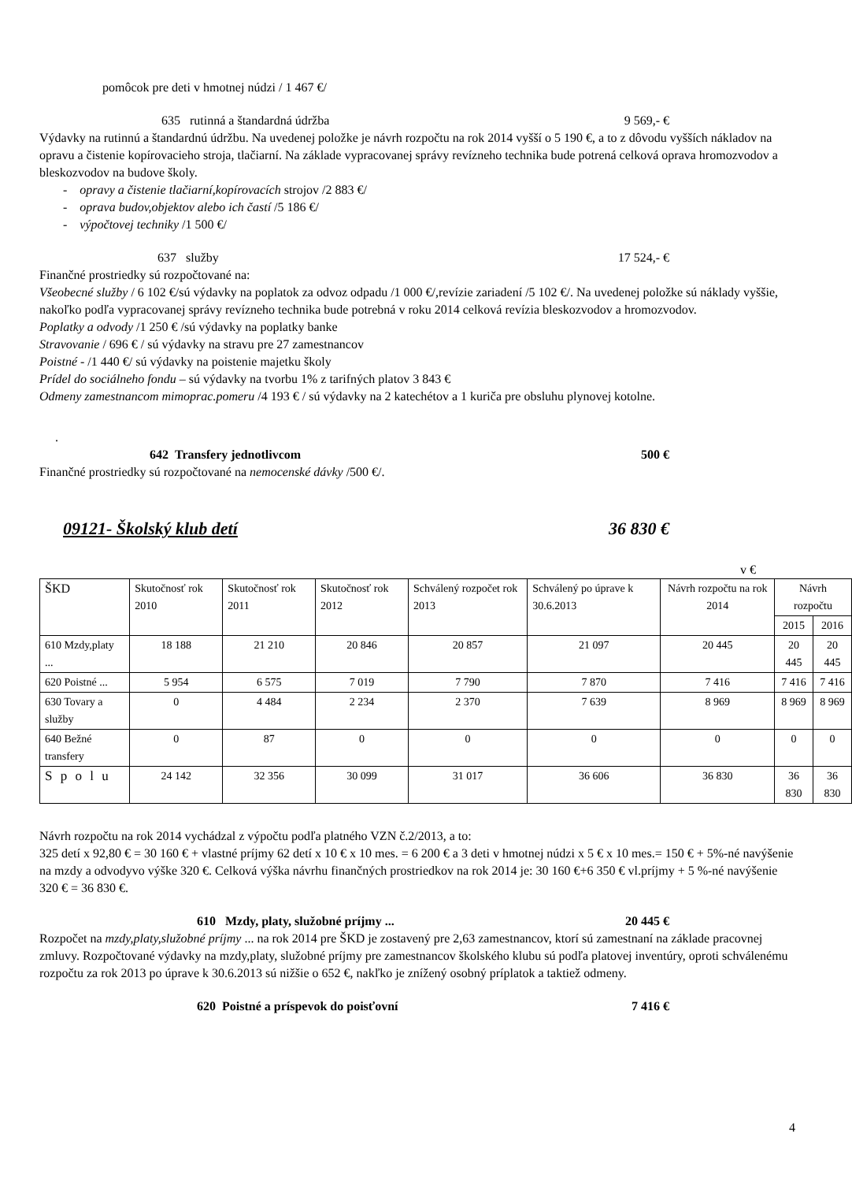pomôcok pre deti v hmotnej núdzi / 1 467 €/
635 rutinná a štandardná údržba 9 569,- €
Výdavky na rutinnú a štandardnú údržbu. Na uvedenej položke je návrh rozpočtu na rok 2014 vyšší o 5 190 €, a to z dôvodu vyšších nákladov na opravu a čistenie kopírovacieho stroja, tlačiarní. Na základe vypracovanej správy revízneho technika bude potrená celková oprava hromozvodov a bleskozvodov na budove školy.
- opravy a čistenie tlačiarní,kopírovacích strojov /2 883 €/
- oprava budov,objektov alebo ich častí /5 186 €/
- výpočtovej techniky /1 500 €/
637 služby 17 524,- €
Finančné prostriedky sú rozpočtované na:
Všeobecné služby / 6 102 €/sú výdavky na poplatok za odvoz odpadu /1 000 €/,revízie zariadení /5 102 €/. Na uvedenej položke sú náklady vyššie, nakoľko podľa vypracovanej správy revízneho technika bude potrebná v roku 2014 celková revízia bleskozvodov a hromozvodov.
Poplatky a odvody /1 250 € /sú výdavky na poplatky banke
Stravovanie / 696 € / sú výdavky na stravu pre 27 zamestnancov
Poistné - /1 440 €/ sú výdavky na poistenie majetku školy
Prídel do sociálneho fondu – sú výdavky na tvorbu 1% z tarifných platov 3 843 €
Odmeny zamestnancom mimoprac.pomeru /4 193 € / sú výdavky na 2 katechétov a 1 kuriča pre obsluhu plynovej kotolne.
.
642 Transfery jednotlivcom 500 €
Finančné prostriedky sú rozpočtované na nemocenské dávky /500 €/.
09121- Školský klub detí 36 830 €
v €
| ŠKD | Skutočnosť rok 2010 | Skutočnosť rok 2011 | Skutočnosť rok 2012 | Schválený rozpočet rok 2013 | Schválený po úprave k 30.6.2013 | Návrh rozpočtu na rok 2014 | Návrh rozpočtu | |
| | | | | | | | 2015 | 2016 |
| 610 Mzdy,platy ... | 18 188 | 21 210 | 20 846 | 20 857 | 21 097 | 20 445 | 20 445 | 20 445 |
| 620 Poistné ... | 5 954 | 6 575 | 7 019 | 7 790 | 7 870 | 7 416 | 7 416 | 7 416 |
| 630 Tovary a služby | 0 | 4 484 | 2 234 | 2 370 | 7 639 | 8 969 | 8 969 | 8 969 |
| 640 Bežné transfery | 0 | 87 | 0 | 0 | 0 | 0 | 0 | 0 |
| S p o l u | 24 142 | 32 356 | 30 099 | 31 017 | 36 606 | 36 830 | 36 830 | 36 830 |
Návrh rozpočtu na rok 2014 vychádzal z výpočtu podľa platného VZN č.2/2013, a to:
325 detí x 92,80 € = 30 160 € + vlastné príjmy 62 detí x 10 € x 10 mes. = 6 200 € a 3 deti v hmotnej núdzi x 5 € x 10 mes.= 150 € + 5%-né navýšenie na mzdy a odvodyvo výške 320 €. Celková výška návrhu finančných prostriedkov na rok 2014 je: 30 160 €+6 350 € vl.príjmy + 5 %-né navýšenie 320 € = 36 830 €.
610 Mzdy, platy, služobné príjmy ... 20 445 €
Rozpočet na mzdy,platy,služobné príjmy ... na rok 2014 pre ŠKD je zostavený pre 2,63 zamestnancov, ktorí sú zamestnaní na základe pracovnej zmluvy. Rozpočtované výdavky na mzdy,platy, služobné príjmy pre zamestnancov školského klubu sú podľa platovej inventúry, oproti schválenému rozpočtu za rok 2013 po úprave k 30.6.2013 sú nižšie o 652 €, nakľko je znížený osobný príplatok a taktiež odmeny.
620 Poistné a príspevok do poisťovní 7 416 €
4